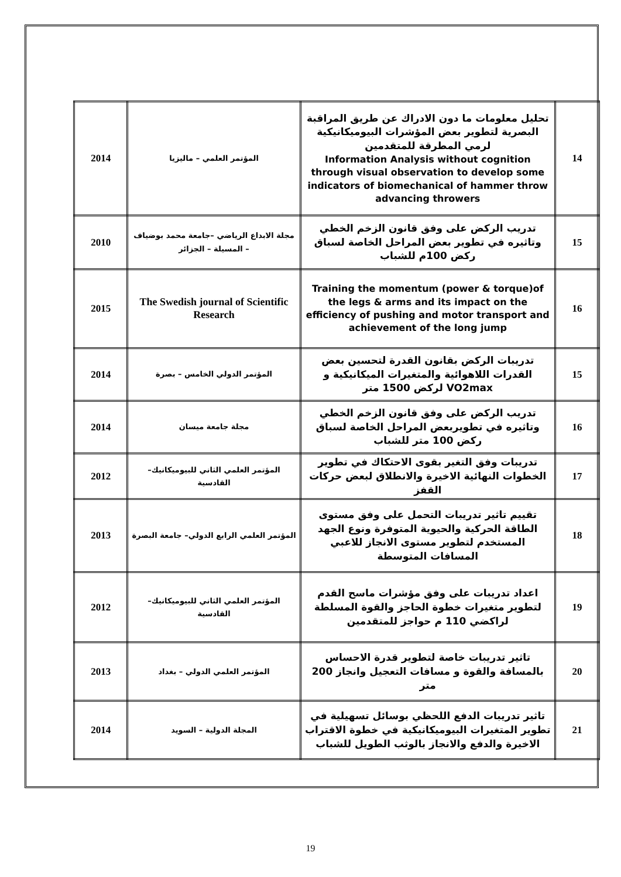| 14 | تحليل معلومات ما دون الادراك عن طريق المراقبة البصرية لتطوير بعض المؤشرات البيوميكانيكية لرمي المطرقة للمتقدمين Information Analysis without cognition through visual observation to develop some indicators of biomechanical of hammer throw advancing throwers | المؤتمر العلمي – ماليزيا | 2014 |
| 15 | تدريب الركض على وفق قانون الزخم الخطي وتاثيره في تطوير بعض المراحل الخاصة لسباق ركض 100م للشباب | مجلة الابداع الرياضي –جامعة محمد بوضياف – المسيلة – الجزائر | 2010 |
| 16 | Training the momentum (power & torque)of the legs & arms and its impact on the efficiency of pushing and motor transport and achievement of the long jump | The Swedish journal of Scientific Research | 2015 |
| 15 | تدريبات الركض بقانون القدرة لتحسين بعض القدرات اللاهوائية والمتغيرات الميكانيكية و VO2max لركض 1500 متر | المؤتمر الدولي الخامس – بصرة | 2014 |
| 16 | تدريب الركض على وفق قانون الزخم الخطي وتاثيره في تطويربعض المراحل الخاصة لسباق ركض 100 متر للشباب | مجلة جامعة ميسان | 2014 |
| 17 | تدريبات وفق التغير بقوى الاحتكاك في تطوير الخطوات النهائية الاخيرة والانطلاق لبعض حركات القفز | المؤتمر العلمي الثاني للبيوميكانيك– القادسية | 2012 |
| 18 | تقييم تاثير تدريبات التحمل على وفق مستوى الطاقة الحركية والحيوية المتوفرة ونوع الجهد المستخدم لتطوير مستوى الانجاز للاعبي المسافات المتوسطة | المؤتمر العلمي الرابع الدولي– جامعة البصرة | 2013 |
| 19 | اعداد تدريبات على وفق مؤشرات ماسح القدم لتطوير متغيرات خطوة الحاجز والقوة المسلطة لراكضي 110 م حواجز للمتقدمين | المؤتمر العلمي الثاني للبيوميكانيك– القادسية | 2012 |
| 20 | تاثير تدريبات خاصة لتطوير قدرة الاحساس بالمسافة والقوة و مسافات التعجيل وانجاز 200 متر | المؤتمر العلمي الدولي – بغداد | 2013 |
| 21 | تاثير تدريبات الدفع اللحظي بوسائل تسهيلية في تطوير المتغيرات البيوميكانيكية في خطوة الاقتراب الاخيرة والدفع والانجاز بالوثب الطويل للشباب | المجلة الدولية – السويد | 2014 |
19